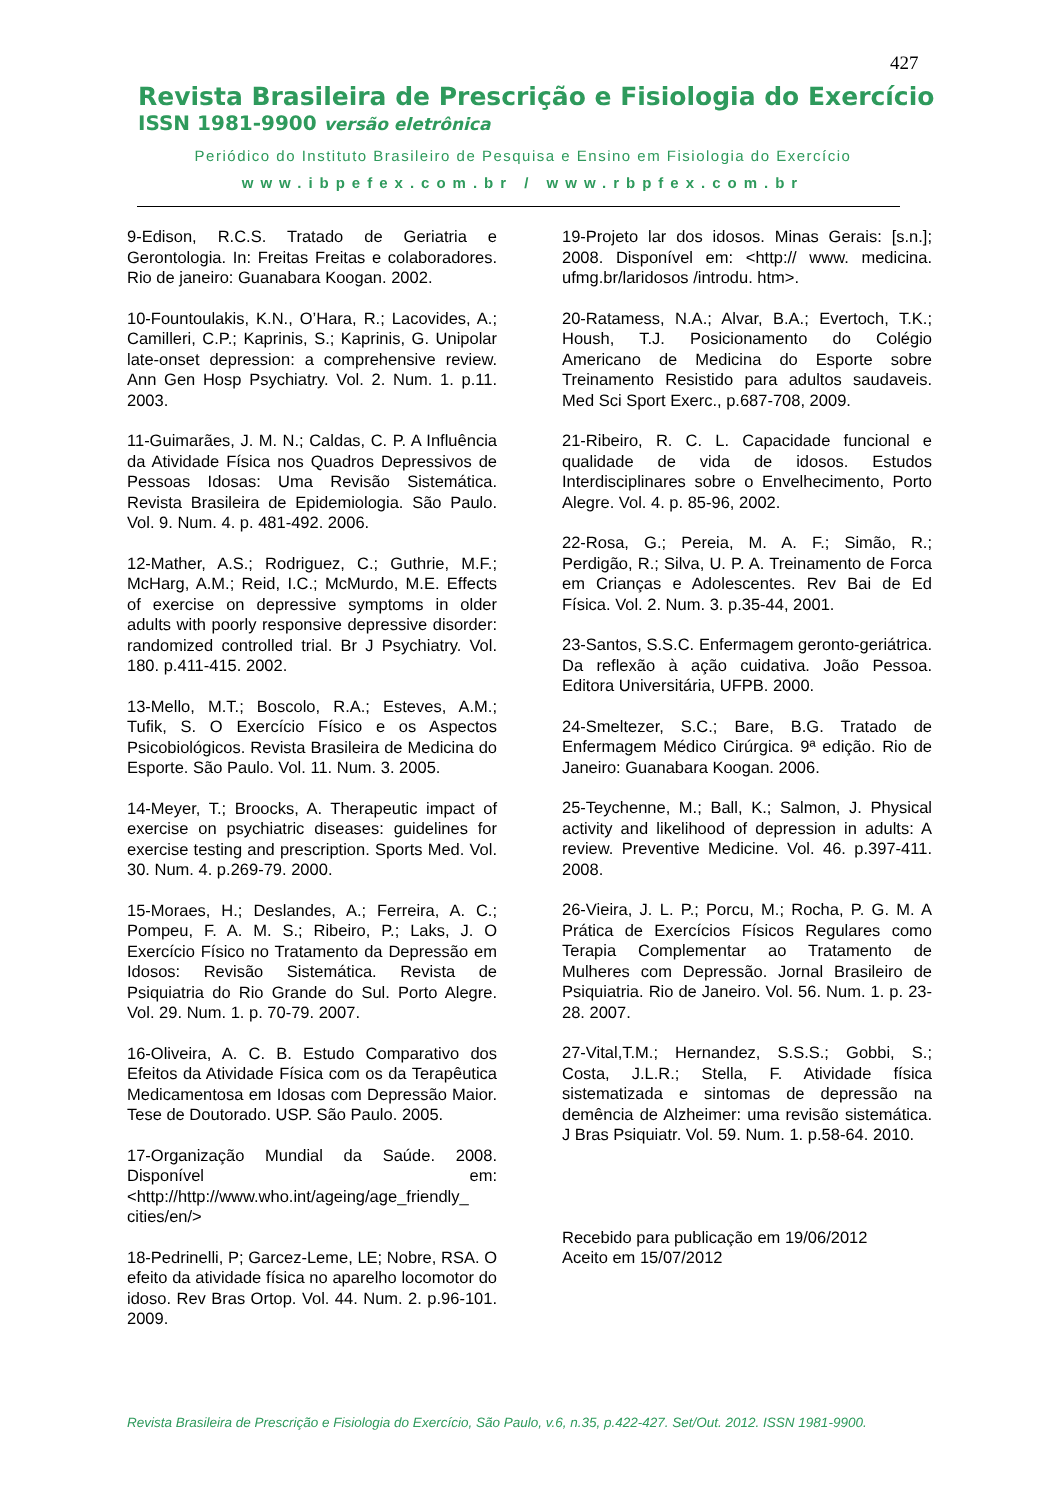427
Revista Brasileira de Prescrição e Fisiologia do Exercício
ISSN 1981-9900 versão eletrônica
Periódico do Instituto Brasileiro de Pesquisa e Ensino em Fisiologia do Exercício
www.ibpefex.com.br / www.rbpfex.com.br
9-Edison, R.C.S. Tratado de Geriatria e Gerontologia. In: Freitas Freitas e colaboradores. Rio de janeiro: Guanabara Koogan. 2002.
10-Fountoulakis, K.N., O’Hara, R.; Lacovides, A.; Camilleri, C.P.; Kaprinis, S.; Kaprinis, G. Unipolar late-onset depression: a comprehensive review. Ann Gen Hosp Psychiatry. Vol. 2. Num. 1. p.11. 2003.
11-Guimarães, J. M. N.; Caldas, C. P. A Influência da Atividade Física nos Quadros Depressivos de Pessoas Idosas: Uma Revisão Sistemática. Revista Brasileira de Epidemiologia. São Paulo. Vol. 9. Num. 4. p. 481-492. 2006.
12-Mather, A.S.; Rodriguez, C.; Guthrie, M.F.; McHarg, A.M.; Reid, I.C.; McMurdo, M.E. Effects of exercise on depressive symptoms in older adults with poorly responsive depressive disorder: randomized controlled trial. Br J Psychiatry. Vol. 180. p.411-415. 2002.
13-Mello, M.T.; Boscolo, R.A.; Esteves, A.M.; Tufik, S. O Exercício Físico e os Aspectos Psicobiológicos. Revista Brasileira de Medicina do Esporte. São Paulo. Vol. 11. Num. 3. 2005.
14-Meyer, T.; Broocks, A. Therapeutic impact of exercise on psychiatric diseases: guidelines for exercise testing and prescription. Sports Med. Vol. 30. Num. 4. p.269-79. 2000.
15-Moraes, H.; Deslandes, A.; Ferreira, A. C.; Pompeu, F. A. M. S.; Ribeiro, P.; Laks, J. O Exercício Físico no Tratamento da Depressão em Idosos: Revisão Sistemática. Revista de Psiquiatria do Rio Grande do Sul. Porto Alegre. Vol. 29. Num. 1. p. 70-79. 2007.
16-Oliveira, A. C. B. Estudo Comparativo dos Efeitos da Atividade Física com os da Terapêutica Medicamentosa em Idosas com Depressão Maior. Tese de Doutorado. USP. São Paulo. 2005.
17-Organização Mundial da Saúde. 2008. Disponível em: <http://http://www.who.int/ageing/age_friendly_ cities/en/>
18-Pedrinelli, P; Garcez-Leme, LE; Nobre, RSA. O efeito da atividade física no aparelho locomotor do idoso. Rev Bras Ortop. Vol. 44. Num. 2. p.96-101. 2009.
19-Projeto lar dos idosos. Minas Gerais: [s.n.]; 2008. Disponível em: <http:// www. medicina. ufmg.br/laridosos /introdu. htm>.
20-Ratamess, N.A.; Alvar, B.A.; Evertoch, T.K.; Housh, T.J. Posicionamento do Colégio Americano de Medicina do Esporte sobre Treinamento Resistido para adultos saudaveis. Med Sci Sport Exerc., p.687-708, 2009.
21-Ribeiro, R. C. L. Capacidade funcional e qualidade de vida de idosos. Estudos Interdisciplinares sobre o Envelhecimento, Porto Alegre. Vol. 4. p. 85-96, 2002.
22-Rosa, G.; Pereia, M. A. F.; Simão, R.; Perdigão, R.; Silva, U. P. A. Treinamento de Forca em Crianças e Adolescentes. Rev Bai de Ed Física. Vol. 2. Num. 3. p.35-44, 2001.
23-Santos, S.S.C. Enfermagem geronto-geriátrica. Da reflexão à ação cuidativa. João Pessoa. Editora Universitária, UFPB. 2000.
24-Smeltezer, S.C.; Bare, B.G. Tratado de Enfermagem Médico Cirúrgica. 9ª edição. Rio de Janeiro: Guanabara Koogan. 2006.
25-Teychenne, M.; Ball, K.; Salmon, J. Physical activity and likelihood of depression in adults: A review. Preventive Medicine. Vol. 46. p.397-411. 2008.
26-Vieira, J. L. P.; Porcu, M.; Rocha, P. G. M. A Prática de Exercícios Físicos Regulares como Terapia Complementar ao Tratamento de Mulheres com Depressão. Jornal Brasileiro de Psiquiatria. Rio de Janeiro. Vol. 56. Num. 1. p. 23-28. 2007.
27-Vital,T.M.; Hernandez, S.S.S.; Gobbi, S.; Costa, J.L.R.; Stella, F. Atividade física sistematizada e sintomas de depressão na demência de Alzheimer: uma revisão sistemática. J Bras Psiquiatr. Vol. 59. Num. 1. p.58-64. 2010.
Recebido para publicação em 19/06/2012
Aceito em 15/07/2012
Revista Brasileira de Prescrição e Fisiologia do Exercício, São Paulo, v.6, n.35, p.422-427. Set/Out. 2012. ISSN 1981-9900.